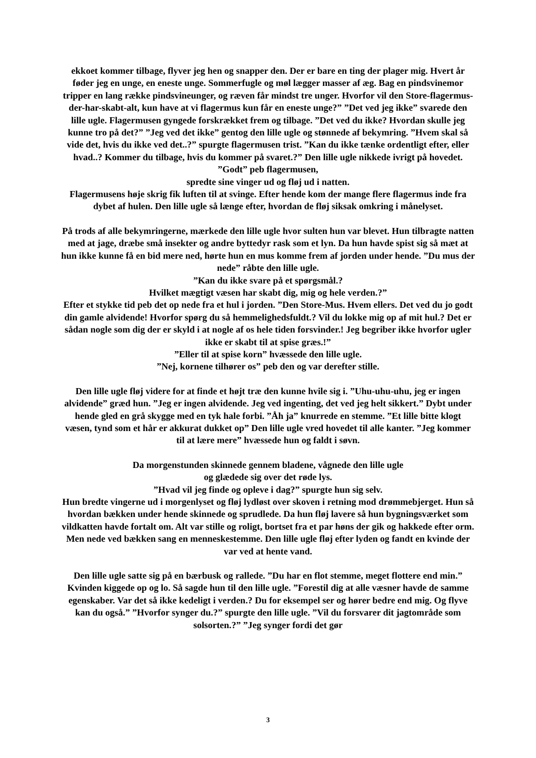ekkoet kommer tilbage, flyver jeg hen og snapper den. Der er bare en ting der plager mig. Hvert år føder jeg en unge, en eneste unge. Sommerfugle og møl lægger masser af æg. Bag en pindsvinemor tripper en lang række pindsvineunger, og ræven får mindst tre unger. Hvorfor vil den Store-flagermus-der-har-skabt-alt, kun have at vi flagermus kun får en eneste unge?” ”Det ved jeg ikke” svarede den lille ugle. Flagermusen gyngede forskrækket frem og tilbage. ”Det ved du ikke? Hvordan skulle jeg kunne tro på det?” ”Jeg ved det ikke” gentog den lille ugle og stønnede af bekymring. ”Hvem skal så vide det, hvis du ikke ved det..?” spurgte flagermusen trist. ”Kan du ikke tænke ordentligt efter, eller hvad..? Kommer du tilbage, hvis du kommer på svaret.?” Den lille ugle nikkede ivrigt på hovedet. ”Godt” peb flagermusen,
spredte sine vinger ud og fløj ud i natten.
Flagermusens høje skrig fik luften til at svinge. Efter hende kom der mange flere flagermus inde fra dybet af hulen. Den lille ugle så længe efter, hvordan de fløj siksak omkring i månelyset.
På trods af alle bekymringerne, mærkede den lille ugle hvor sulten hun var blevet. Hun tilbragte natten med at jage, dræbe små insekter og andre byttedyr rask som et lyn. Da hun havde spist sig så mæt at hun ikke kunne få en bid mere ned, hørte hun en mus komme frem af jorden under hende. ”Du mus der nede” råbte den lille ugle.
”Kan du ikke svare på et spørgsmål.?
Hvilket mægtigt væsen har skabt dig, mig og hele verden.?”
Efter et stykke tid peb det op nede fra et hul i jorden. ”Den Store-Mus. Hvem ellers. Det ved du jo godt din gamle alvidende! Hvorfor spørg du så hemmelighedsfuldt.? Vil du lokke mig op af mit hul.? Det er sådan nogle som dig der er skyld i at nogle af os hele tiden forsvinder.! Jeg begriber ikke hvorfor ugler ikke er skabt til at spise græs.!”
”Eller til at spise korn” hvæssede den lille ugle.
”Nej, kornene tilhører os” peb den og var derefter stille.
Den lille ugle fløj videre for at finde et højt træ den kunne hvile sig i. ”Uhu-uhu-uhu, jeg er ingen alvidende” græd hun. ”Jeg er ingen alvidende. Jeg ved ingenting, det ved jeg helt sikkert.” Dybt under hende gled en grå skygge med en tyk hale forbi. ”Åh ja” knurrede en stemme. ”Et lille bitte klogt væsen, tynd som et hår er akkurat dukket op” Den lille ugle vred hovedet til alle kanter. ”Jeg kommer til at lære mere” hvæssede hun og faldt i søvn.
Da morgenstunden skinnede gennem bladene, vågnede den lille ugle
og glædede sig over det røde lys.
”Hvad vil jeg finde og opleve i dag?” spurgte hun sig selv.
Hun bredte vingerne ud i morgenlyset og fløj lydløst over skoven i retning mod drømmebjerget. Hun så hvordan bækken under hende skinnede og sprudlede. Da hun fløj lavere så hun bygningsværket som vildkatten havde fortalt om. Alt var stille og roligt, bortset fra et par høns der gik og hakkede efter orm. Men nede ved bækken sang en menneskestemme. Den lille ugle fløj efter lyden og fandt en kvinde der var ved at hente vand.
Den lille ugle satte sig på en bærbusk og rallede. ”Du har en flot stemme, meget flottere end min.” Kvinden kiggede op og lo. Så sagde hun til den lille ugle. ”Forestil dig at alle væsner havde de samme egenskaber. Var det så ikke kedeligt i verden.? Du for eksempel ser og hører bedre end mig. Og flyve kan du også.” ”Hvorfor synger du.?” spurgte den lille ugle. ”Vil du forsvarer dit jagtområde som solsorten.?” ”Jeg synger fordi det gør
3